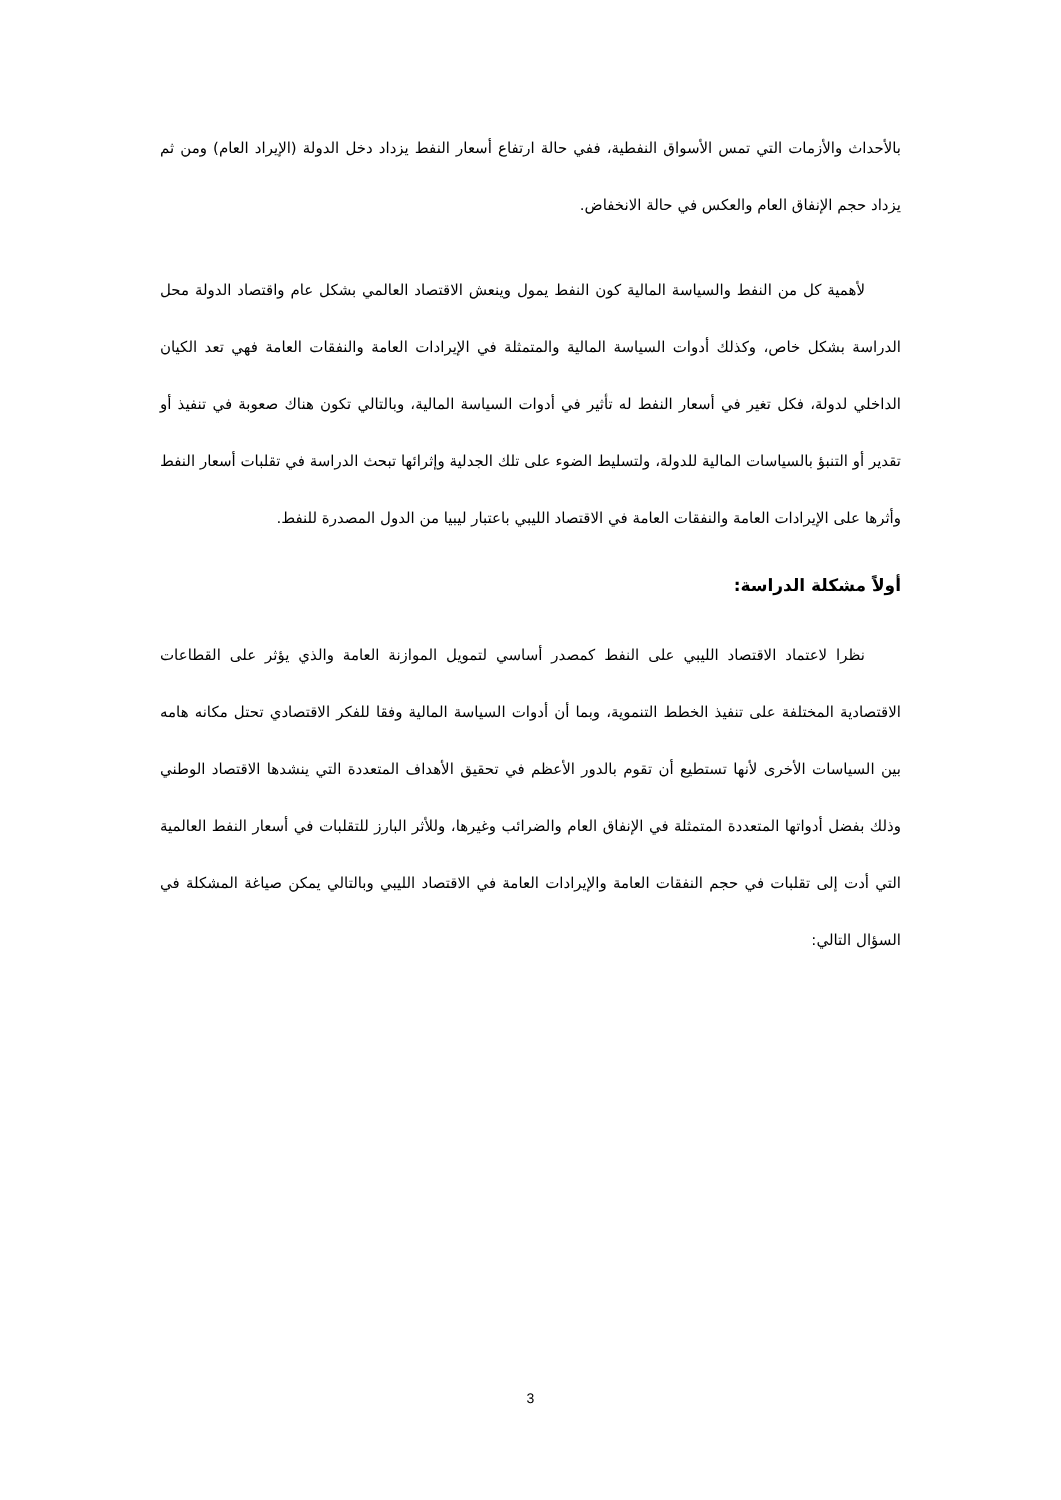بالأحداث والأزمات التي تمس الأسواق النفطية، ففي حالة ارتفاع أسعار النفط يزداد دخل الدولة (الإيراد العام) ومن ثم يزداد حجم الإنفاق العام والعكس في حالة الانخفاض.
لأهمية كل من النفط والسياسة المالية كون النفط يمول وينعش الاقتصاد العالمي بشكل عام واقتصاد الدولة محل الدراسة بشكل خاص، وكذلك أدوات السياسة المالية والمتمثلة في الإيرادات العامة والنفقات العامة فهي تعد الكيان الداخلي لدولة، فكل تغير في أسعار النفط له تأثير في أدوات السياسة المالية، وبالتالي تكون هناك صعوبة في تنفيذ أو تقدير أو التنبؤ بالسياسات المالية للدولة، ولتسليط الضوء على تلك الجدلية وإثرائها تبحث الدراسة في تقلبات أسعار النفط وأثرها على الإيرادات العامة والنفقات العامة في الاقتصاد الليبي باعتبار ليبيا من الدول المصدرة للنفط.
أولاً مشكلة الدراسة:
نظرا لاعتماد الاقتصاد الليبي على النفط كمصدر أساسي لتمويل الموازنة العامة والذي يؤثر على القطاعات الاقتصادية المختلفة على تنفيذ الخطط التنموية، وبما أن أدوات السياسة المالية وفقا للفكر الاقتصادي تحتل مكانه هامه بين السياسات الأخرى لأنها تستطيع أن تقوم بالدور الأعظم في تحقيق الأهداف المتعددة التي ينشدها الاقتصاد الوطني وذلك بفضل أدواتها المتعددة المتمثلة في الإنفاق العام والضرائب وغيرها، وللأثر البارز للتقلبات في أسعار النفط العالمية التي أدت إلى تقلبات في حجم النفقات العامة والإيرادات العامة في الاقتصاد الليبي وبالتالي يمكن صياغة المشكلة في السؤال التالي:
3